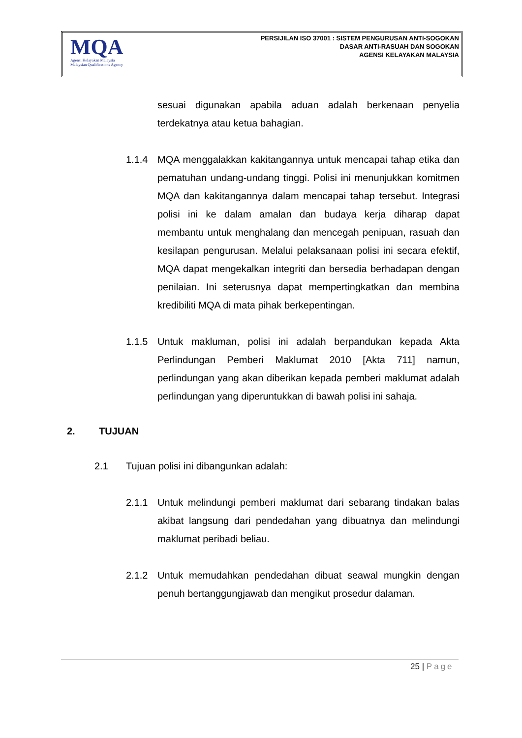MQA
Agensi Kelayakan Malaysia
Malaysian Qualifications Agency
PERSIJILAN ISO 37001 : SISTEM PENGURUSAN ANTI-SOGOKAN
DASAR ANTI-RASUAH DAN SOGOKAN
AGENSI KELAYAKAN MALAYSIA
sesuai digunakan apabila aduan adalah berkenaan penyelia terdekatnya atau ketua bahagian.
1.1.4 MQA menggalakkan kakitangannya untuk mencapai tahap etika dan pematuhan undang-undang tinggi. Polisi ini menunjukkan komitmen MQA dan kakitangannya dalam mencapai tahap tersebut. Integrasi polisi ini ke dalam amalan dan budaya kerja diharap dapat membantu untuk menghalang dan mencegah penipuan, rasuah dan kesilapan pengurusan. Melalui pelaksanaan polisi ini secara efektif, MQA dapat mengekalkan integriti dan bersedia berhadapan dengan penilaian. Ini seterusnya dapat mempertingkatkan dan membina kredibiliti MQA di mata pihak berkepentingan.
1.1.5 Untuk makluman, polisi ini adalah berpandukan kepada Akta Perlindungan Pemberi Maklumat 2010 [Akta 711] namun, perlindungan yang akan diberikan kepada pemberi maklumat adalah perlindungan yang diperuntukkan di bawah polisi ini sahaja.
2. TUJUAN
2.1 Tujuan polisi ini dibangunkan adalah:
2.1.1 Untuk melindungi pemberi maklumat dari sebarang tindakan balas akibat langsung dari pendedahan yang dibuatnya dan melindungi maklumat peribadi beliau.
2.1.2 Untuk memudahkan pendedahan dibuat seawal mungkin dengan penuh bertanggungjawab dan mengikut prosedur dalaman.
25 | Page